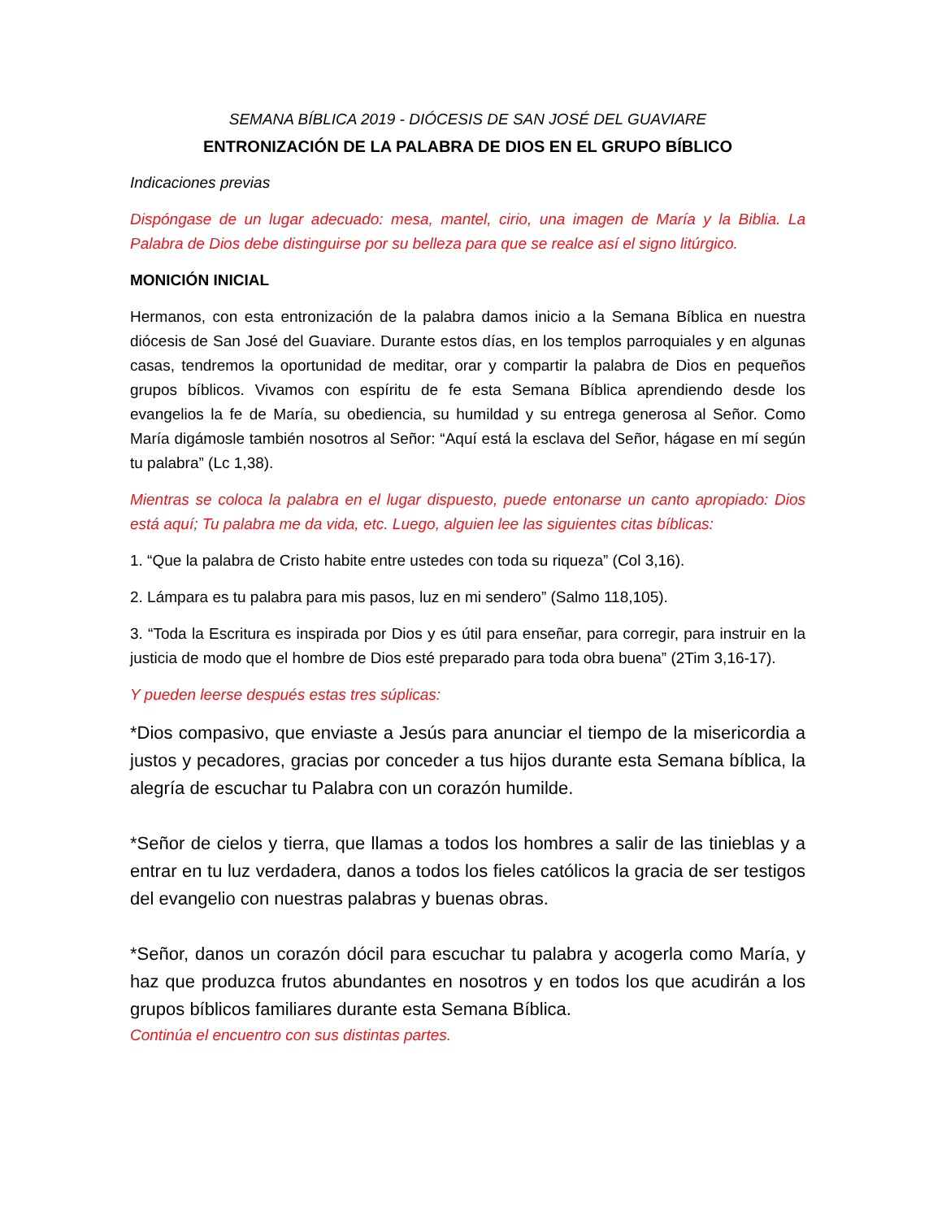SEMANA BÍBLICA 2019 - DIÓCESIS DE SAN JOSÉ DEL GUAVIARE
ENTRONIZACIÓN DE LA PALABRA DE DIOS EN EL GRUPO BÍBLICO
Indicaciones previas
Dispóngase de un lugar adecuado: mesa, mantel, cirio, una imagen de María y la Biblia. La Palabra de Dios debe distinguirse por su belleza para que se realce así el signo litúrgico.
MONICIÓN INICIAL
Hermanos, con esta entronización de la palabra damos inicio a la Semana Bíblica en nuestra diócesis de San José del Guaviare. Durante estos días, en los templos parroquiales y en algunas casas, tendremos la oportunidad de meditar, orar y compartir la palabra de Dios en pequeños grupos bíblicos. Vivamos con espíritu de fe esta Semana Bíblica aprendiendo desde los evangelios la fe de María, su obediencia, su humildad y su entrega generosa al Señor. Como María digámosle también nosotros al Señor: “Aquí está la esclava del Señor, hágase en mí según tu palabra” (Lc 1,38).
Mientras se coloca la palabra en el lugar dispuesto, puede entonarse un canto apropiado: Dios está aquí; Tu palabra me da vida, etc. Luego, alguien lee las siguientes citas bíblicas:
1. “Que la palabra de Cristo habite entre ustedes con toda su riqueza” (Col 3,16).
2. Lámpara es tu palabra para mis pasos, luz en mi sendero” (Salmo 118,105).
3. “Toda la Escritura es inspirada por Dios y es útil para enseñar, para corregir, para instruir en la justicia de modo que el hombre de Dios esté preparado para toda obra buena” (2Tim 3,16-17).
Y pueden leerse después estas tres súplicas:
*Dios compasivo, que enviaste a Jesús para anunciar el tiempo de la misericordia a justos y pecadores, gracias por conceder a tus hijos durante esta Semana bíblica, la alegría de escuchar tu Palabra con un corazón humilde.
*Señor de cielos y tierra, que llamas a todos los hombres a salir de las tinieblas y a entrar en tu luz verdadera, danos a todos los fieles católicos la gracia de ser testigos del evangelio con nuestras palabras y buenas obras.
*Señor, danos un corazón dócil para escuchar tu palabra y acogerla como María, y haz que produzca frutos abundantes en nosotros y en todos los que acudirán a los grupos bíblicos familiares durante esta Semana Bíblica.
Continúa el encuentro con sus distintas partes.